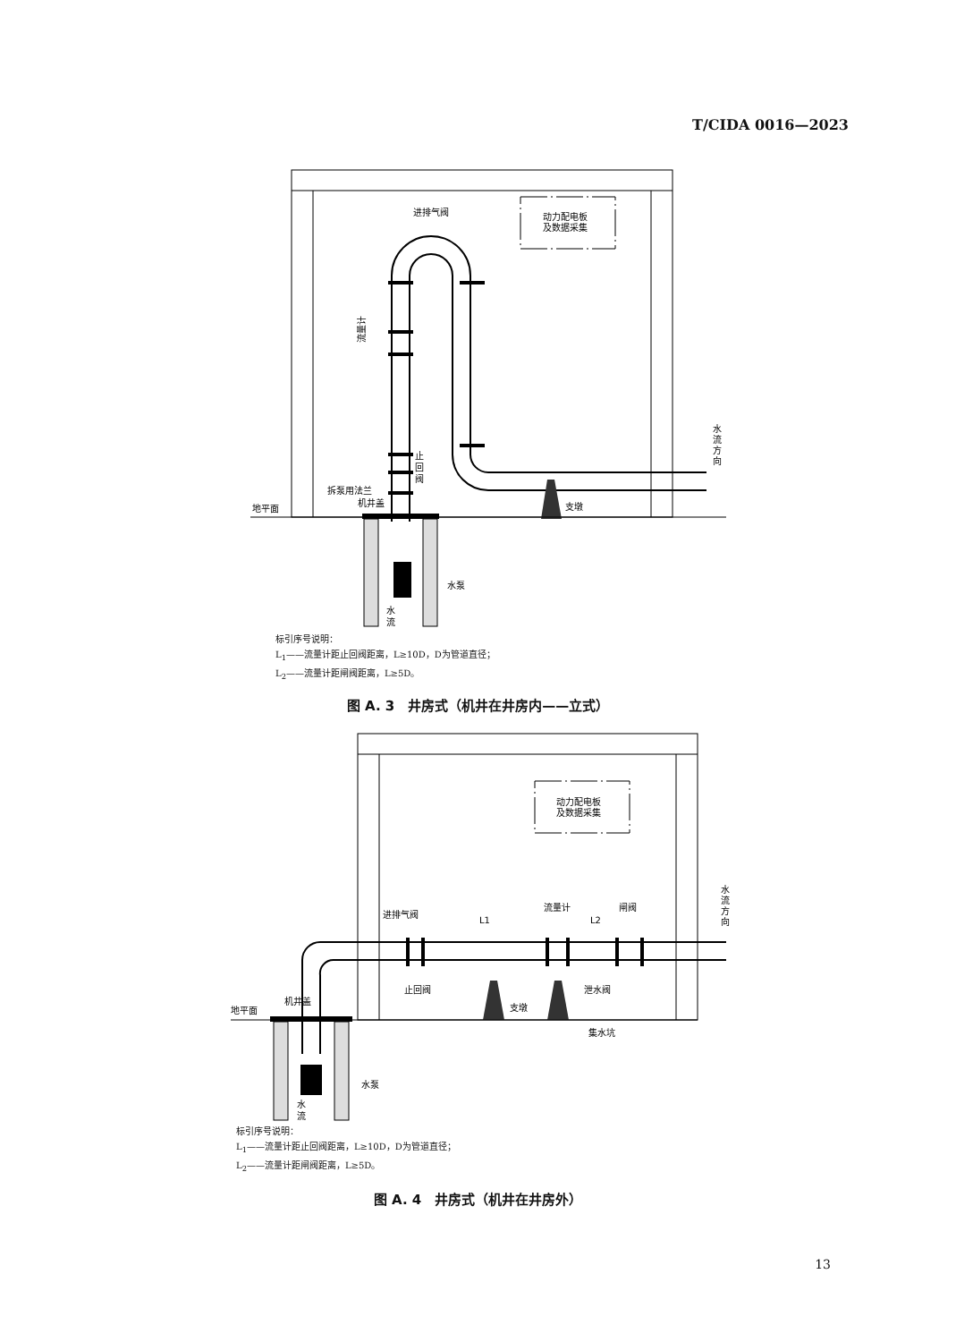T/CIDA 0016—2023
动力配电板
及数据采集
进排气阀
流量计
止
回
阀
拆泵用法兰
机井盖
地平面
支墩
水泵
水
流
水
流
方
向
标引序号说明：
L<sub>1</sub>——流量计距止回阀距离，L≥10D，D为管道直径；
L<sub>2</sub>——流量计距闸阀距离，L≥5D。
图 A. 3　井房式（机井在井房内——立式）
动力配电板
及数据采集
进排气阀
流量计
闸阀
L1
L2
止回阀
泄水阀
支墩
集水坑
机井盖
地平面
水泵
水
流
水
流
方
向
标引序号说明：
L<sub>1</sub>——流量计距止回阀距离，L≥10D，D为管道直径；
L<sub>2</sub>——流量计距闸阀距离，L≥5D。
图 A. 4　井房式（机井在井房外）
13